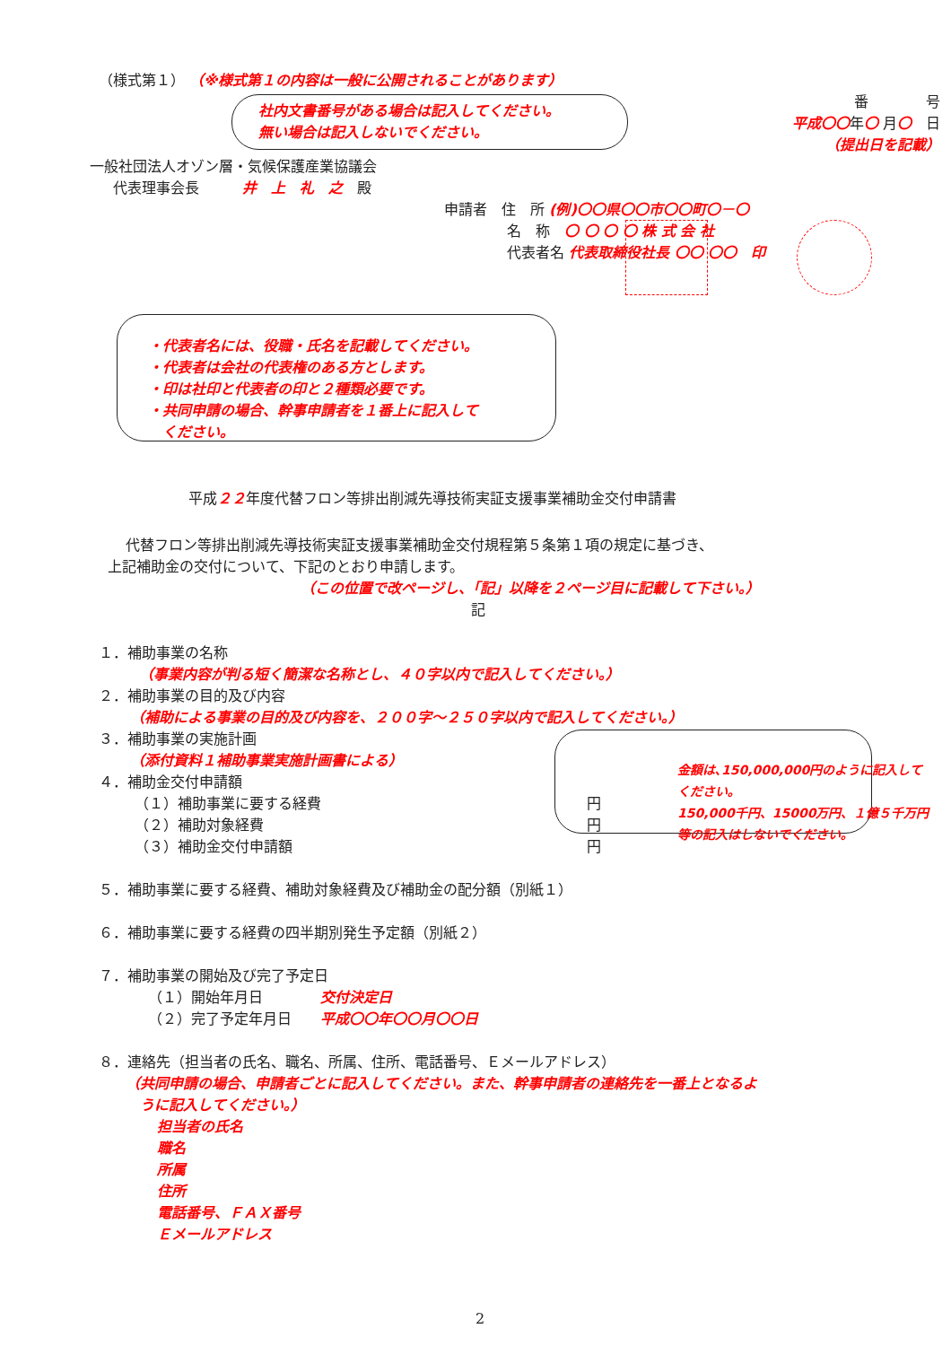（様式第１） （※様式第１の内容は一般に公開されることがあります）
社内文書番号がある場合は記入してください。
無い場合は記入しないでください。
番　　　　号
平成〇〇年〇 月〇　日
（提出日を記載）
一般社団法人オゾン層・気候保護産業協議会
　代表理事会長　　　井　上　礼　之　殿
申請者　住　所 (例)〇〇県〇〇市〇〇町〇－〇
名　称　〇 〇 〇 〇 株 式 会 社
代表者名 代表取締役社長 〇〇 〇〇　印
・代表者名には、役職・氏名を記載してください。
・代表者は会社の代表権のある方とします。
・印は社印と代表者の印と２種類必要です。
・共同申請の場合、幹事申請者を１番上に記入して
　ください。
平成２２年度代替フロン等排出削減先導技術実証支援事業補助金交付申請書
代替フロン等排出削減先導技術実証支援事業補助金交付規程第５条第１項の規定に基づき、
上記補助金の交付について、下記のとおり申請します。
（この位置で改ページし、「記」以降を２ページ目に記載して下さい。）
記
１．補助事業の名称
（事業内容が判る短く簡潔な名称とし、４０字以内で記入してください。）
２．補助事業の目的及び内容
（補助による事業の目的及び内容を、２００字～２５０字以内で記入してください。）
３．補助事業の実施計画
（添付資料１補助事業実施計画書による）
４．補助金交付申請額
（１）補助事業に要する経費 円
（２）補助対象経費 円
（３）補助金交付申請額 円
金額は､150,000,000円のように記入して
ください｡
150,000千円、15000万円、１億５千万円
等の記入はしないでください｡
５．補助事業に要する経費、補助対象経費及び補助金の配分額（別紙１）
６．補助事業に要する経費の四半期別発生予定額（別紙２）
７．補助事業の開始及び完了予定日
（１）開始年月日　　　　交付決定日
（２）完了予定年月日　　平成〇〇年〇〇月〇〇日
８．連絡先（担当者の氏名、職名、所属、住所、電話番号、Ｅメールアドレス）
（共同申請の場合、申請者ごとに記入してください。また、幹事申請者の連絡先を一番上となるよ
　うに記入してください。）
担当者の氏名
職名
所属
住所
電話番号、ＦＡＸ番号
Ｅメールアドレス
2